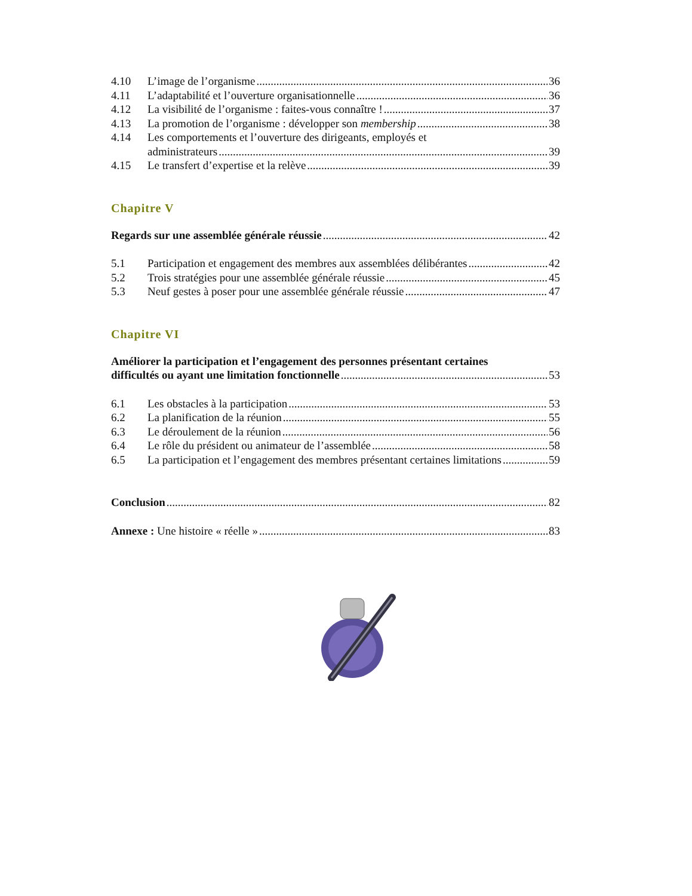4.10 L’image de l’organisme 36
4.11 L’adaptabilité et l’ouverture organisationnelle 36
4.12 La visibilité de l’organisme : faites-vous connaître ! 37
4.13 La promotion de l’organisme : développer son membership 38
4.14 Les comportements et l’ouverture des dirigeants, employés et
administrateurs 39
4.15 Le transfert d’expertise et la relève 39
Chapitre V
Regards sur une assemblée générale réussie 42
5.1 Participation et engagement des membres aux assemblées délibérantes 42
5.2 Trois stratégies pour une assemblée générale réussie 45
5.3 Neuf gestes à poser pour une assemblée générale réussie 47
Chapitre VI
Améliorer la participation et l’engagement des personnes présentant certaines
difficultés ou ayant une limitation fonctionnelle 53
6.1 Les obstacles à la participation 53
6.2 La planification de la réunion 55
6.3 Le déroulement de la réunion 56
6.4 Le rôle du président ou animateur de l’assemblée 58
6.5 La participation et l’engagement des membres présentant certaines limitations 59
Conclusion 82
Annexe : Une histoire « réelle » 83